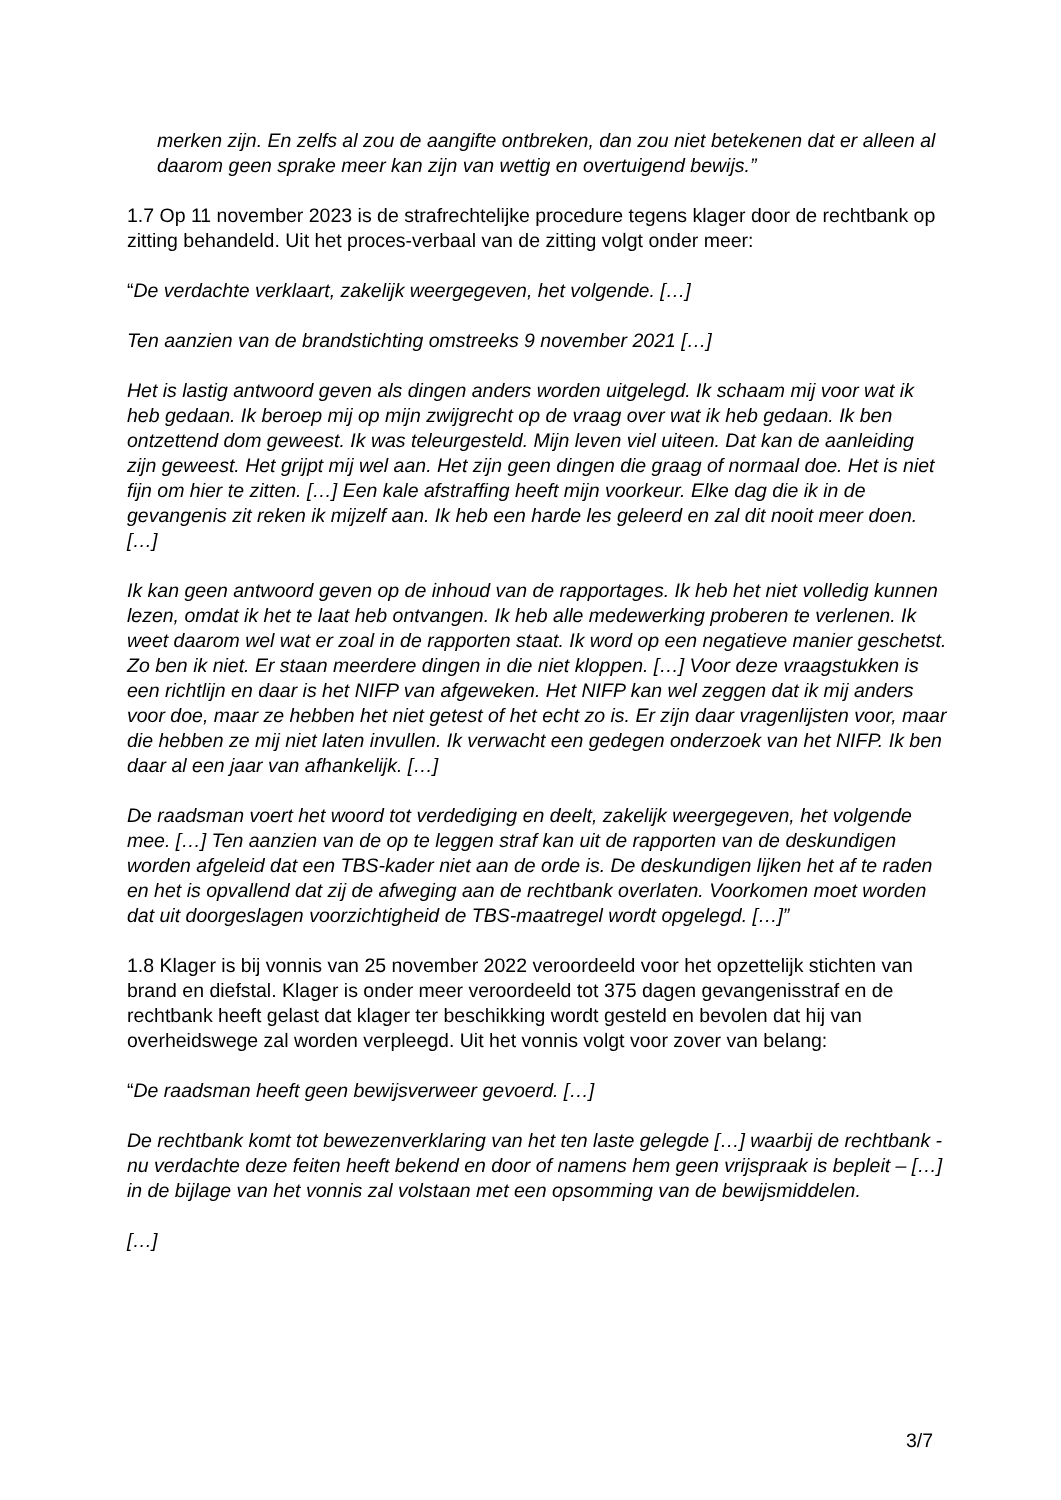merken zijn. En zelfs al zou de aangifte ontbreken, dan zou niet betekenen dat er alleen al daarom geen sprake meer kan zijn van wettig en overtuigend bewijs.”
1.7 Op 11 november 2023 is de strafrechtelijke procedure tegens klager door de rechtbank op zitting behandeld. Uit het proces-verbaal van de zitting volgt onder meer:
“De verdachte verklaart, zakelijk weergegeven, het volgende. […]
Ten aanzien van de brandstichting omstreeks 9 november 2021 […]
Het is lastig antwoord geven als dingen anders worden uitgelegd. Ik schaam mij voor wat ik heb gedaan. Ik beroep mij op mijn zwijgrecht op de vraag over wat ik heb gedaan. Ik ben ontzettend dom geweest. Ik was teleurgesteld. Mijn leven viel uiteen. Dat kan de aanleiding zijn geweest. Het grijpt mij wel aan. Het zijn geen dingen die graag of normaal doe. Het is niet fijn om hier te zitten. […] Een kale afstraffing heeft mijn voorkeur. Elke dag die ik in de gevangenis zit reken ik mijzelf aan. Ik heb een harde les geleerd en zal dit nooit meer doen. […]
Ik kan geen antwoord geven op de inhoud van de rapportages. Ik heb het niet volledig kunnen lezen, omdat ik het te laat heb ontvangen. Ik heb alle medewerking proberen te verlenen. Ik weet daarom wel wat er zoal in de rapporten staat. Ik word op een negatieve manier geschetst. Zo ben ik niet. Er staan meerdere dingen in die niet kloppen. […] Voor deze vraagstukken is een richtlijn en daar is het NIFP van afgeweken. Het NIFP kan wel zeggen dat ik mij anders voor doe, maar ze hebben het niet getest of het echt zo is. Er zijn daar vragenlijsten voor, maar die hebben ze mij niet laten invullen. Ik verwacht een gedegen onderzoek van het NIFP. Ik ben daar al een jaar van afhankelijk. […]
De raadsman voert het woord tot verdediging en deelt, zakelijk weergegeven, het volgende mee. […] Ten aanzien van de op te leggen straf kan uit de rapporten van de deskundigen worden afgeleid dat een TBS-kader niet aan de orde is. De deskundigen lijken het af te raden en het is opvallend dat zij de afweging aan de rechtbank overlaten. Voorkomen moet worden dat uit doorgeslagen voorzichtigheid de TBS-maatregel wordt opgelegd. […]”
1.8 Klager is bij vonnis van 25 november 2022 veroordeeld voor het opzettelijk stichten van brand en diefstal. Klager is onder meer veroordeeld tot 375 dagen gevangenisstraf en de rechtbank heeft gelast dat klager ter beschikking wordt gesteld en bevolen dat hij van overheidswege zal worden verpleegd. Uit het vonnis volgt voor zover van belang:
“De raadsman heeft geen bewijsverweer gevoerd. […]
De rechtbank komt tot bewezenverklaring van het ten laste gelegde […] waarbij de rechtbank - nu verdachte deze feiten heeft bekend en door of namens hem geen vrijspraak is bepleit – […] in de bijlage van het vonnis zal volstaan met een opsomming van de bewijsmiddelen.
[…]
3/7